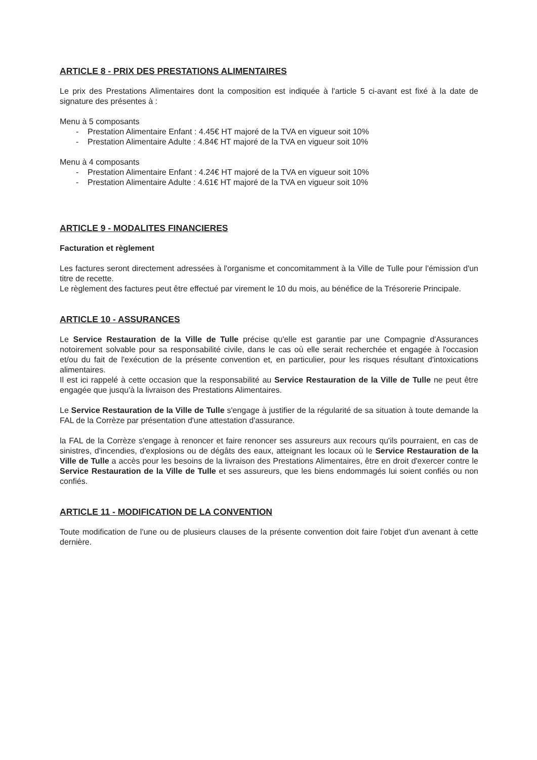ARTICLE 8 - PRIX DES PRESTATIONS ALIMENTAIRES
Le prix des Prestations Alimentaires dont la composition est indiquée à l'article 5 ci-avant est fixé à la date de signature des présentes à :
Menu à 5 composants
- Prestation Alimentaire Enfant : 4.45€ HT majoré de la TVA en vigueur soit 10%
- Prestation Alimentaire Adulte : 4.84€ HT majoré de la TVA en vigueur soit 10%
Menu à 4 composants
- Prestation Alimentaire Enfant : 4.24€ HT majoré de la TVA en vigueur soit 10%
- Prestation Alimentaire Adulte : 4.61€ HT majoré de la TVA en vigueur soit 10%
ARTICLE 9 - MODALITES FINANCIERES
Facturation et règlement
Les factures seront directement adressées à l'organisme et concomitamment à la Ville de Tulle pour l'émission d'un titre de recette.
Le règlement des factures peut être effectué par virement le 10 du mois, au bénéfice de la Trésorerie Principale.
ARTICLE 10 - ASSURANCES
Le Service Restauration de la Ville de Tulle précise qu'elle est garantie par une Compagnie d'Assurances notoirement solvable pour sa responsabilité civile, dans le cas où elle serait recherchée et engagée à l'occasion et/ou du fait de l'exécution de la présente convention et, en particulier, pour les risques résultant d'intoxications alimentaires.
Il est ici rappelé à cette occasion que la responsabilité au Service Restauration de la Ville de Tulle ne peut être engagée que jusqu'à la livraison des Prestations Alimentaires.
Le Service Restauration de la Ville de Tulle s'engage à justifier de la régularité de sa situation à toute demande la FAL de la Corrèze par présentation d'une attestation d'assurance.
la FAL de la Corrèze s'engage à renoncer et faire renoncer ses assureurs aux recours qu'ils pourraient, en cas de sinistres, d'incendies, d'explosions ou de dégâts des eaux, atteignant les locaux où le Service Restauration de la Ville de Tulle a accès pour les besoins de la livraison des Prestations Alimentaires, être en droit d'exercer contre le Service Restauration de la Ville de Tulle et ses assureurs, que les biens endommagés lui soient confiés ou non confiés.
ARTICLE 11 - MODIFICATION DE LA CONVENTION
Toute modification de l'une ou de plusieurs clauses de la présente convention doit faire l'objet d'un avenant à cette dernière.